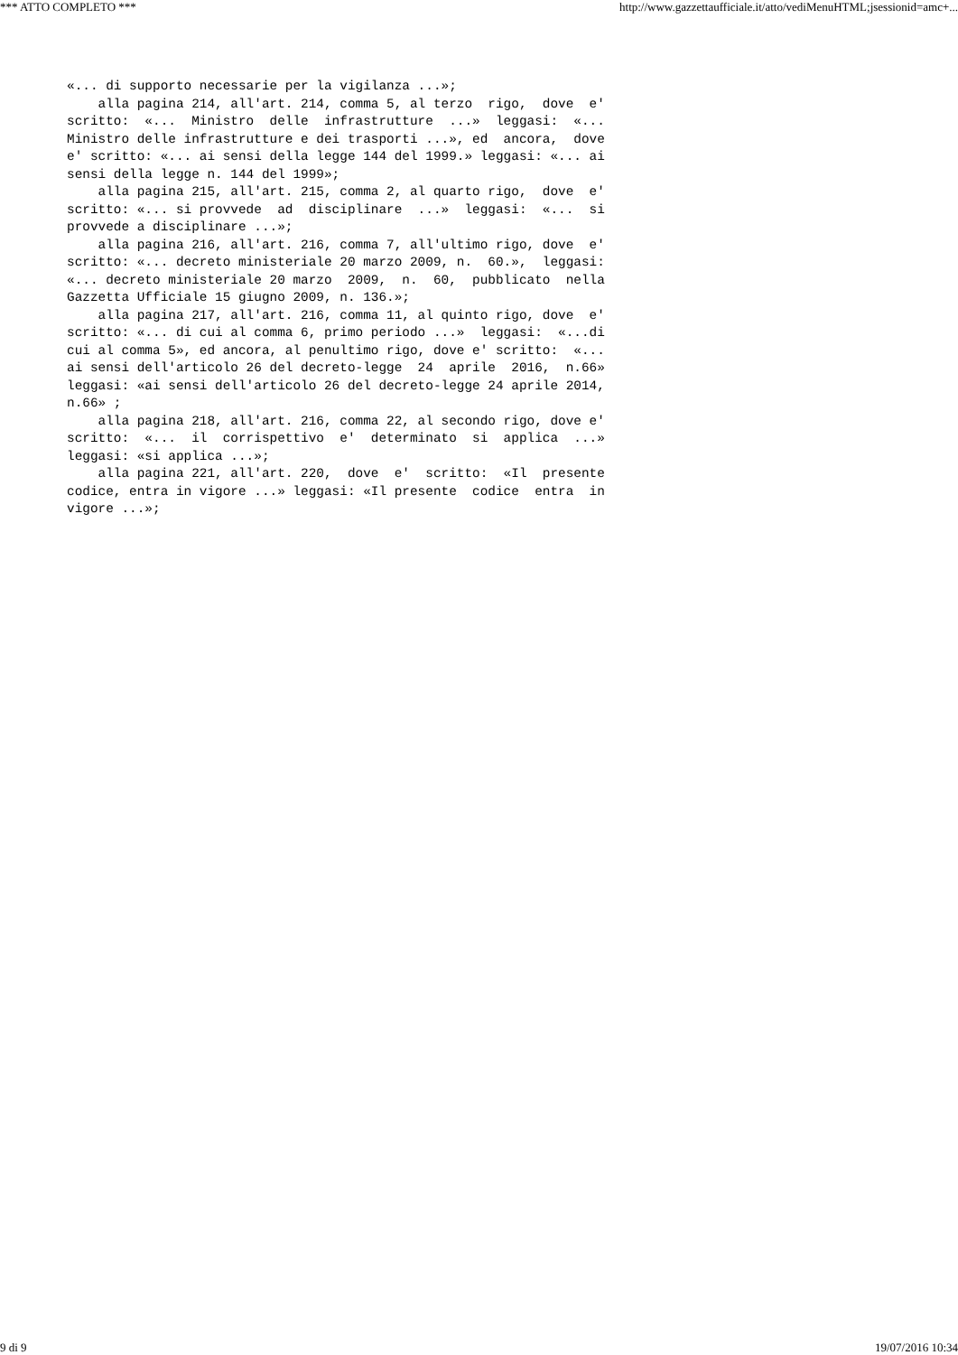*** ATTO COMPLETO *** http://www.gazzettaufficiale.it/atto/vediMenuHTML;jsessionid=amc+...
«... di supporto necessarie per la vigilanza ...»; alla pagina 214, all'art. 214, comma 5, al terzo rigo, dove e' scritto: «... Ministro delle infrastrutture ...» leggasi: «... Ministro delle infrastrutture e dei trasporti ...», ed ancora, dove e' scritto: «... ai sensi della legge 144 del 1999.» leggasi: «... ai sensi della legge n. 144 del 1999»; alla pagina 215, all'art. 215, comma 2, al quarto rigo, dove e' scritto: «... si provvede ad disciplinare ...» leggasi: «... si provvede a disciplinare ...»; alla pagina 216, all'art. 216, comma 7, all'ultimo rigo, dove e' scritto: «... decreto ministeriale 20 marzo 2009, n. 60.», leggasi: «... decreto ministeriale 20 marzo 2009, n. 60, pubblicato nella Gazzetta Ufficiale 15 giugno 2009, n. 136.»; alla pagina 217, all'art. 216, comma 11, al quinto rigo, dove e' scritto: «... di cui al comma 6, primo periodo ...» leggasi: «...di cui al comma 5», ed ancora, al penultimo rigo, dove e' scritto: «... ai sensi dell'articolo 26 del decreto-legge 24 aprile 2016, n.66» leggasi: «ai sensi dell'articolo 26 del decreto-legge 24 aprile 2014, n.66» ; alla pagina 218, all'art. 216, comma 22, al secondo rigo, dove e' scritto: «... il corrispettivo e' determinato si applica ...» leggasi: «si applica ...»; alla pagina 221, all'art. 220, dove e' scritto: «Il presente codice, entra in vigore ...» leggasi: «Il presente codice entra in vigore ...»;
9 di 9 19/07/2016 10:34